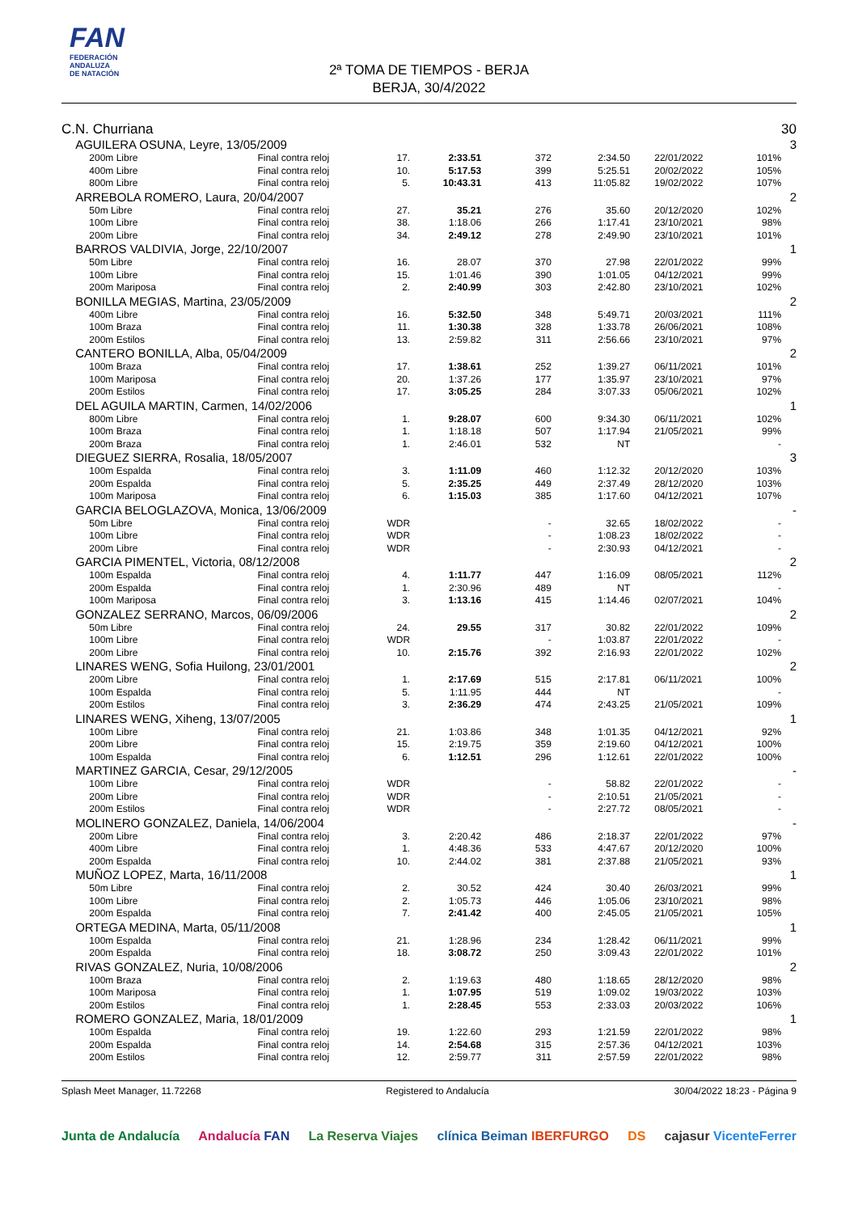FAN
FEDERACIÓN
ANDALUZA
DE NATACIÓN
2ª TOMA DE TIEMPOS - BERJA
BERJA, 30/4/2022
| C.N. Churriana | | | | | | | | | | 30 |
| | AGUILERA OSUNA, Leyre, 13/05/2009 | | | | | | | | | 3 |
| | | 200m Libre | Final contra reloj | 17. | 2:33.51 | 372 | 2:34.50 | 22/01/2022 | 101% | |
| | | 400m Libre | Final contra reloj | 10. | 5:17.53 | 399 | 5:25.51 | 20/02/2022 | 105% | |
| | | 800m Libre | Final contra reloj | 5. | 10:43.31 | 413 | 11:05.82 | 19/02/2022 | 107% | |
| | ARREBOLA ROMERO, Laura, 20/04/2007 | | | | | | | | | 2 |
| | | 50m Libre | Final contra reloj | 27. | 35.21 | 276 | 35.60 | 20/12/2020 | 102% | |
| | | 100m Libre | Final contra reloj | 38. | 1:18.06 | 266 | 1:17.41 | 23/10/2021 | 98% | |
| | | 200m Libre | Final contra reloj | 34. | 2:49.12 | 278 | 2:49.90 | 23/10/2021 | 101% | |
| | BARROS VALDIVIA, Jorge, 22/10/2007 | | | | | | | | | 1 |
| | | 50m Libre | Final contra reloj | 16. | 28.07 | 370 | 27.98 | 22/01/2022 | 99% | |
| | | 100m Libre | Final contra reloj | 15. | 1:01.46 | 390 | 1:01.05 | 04/12/2021 | 99% | |
| | | 200m Mariposa | Final contra reloj | 2. | 2:40.99 | 303 | 2:42.80 | 23/10/2021 | 102% | |
| | BONILLA MEGIAS, Martina, 23/05/2009 | | | | | | | | | 2 |
| | | 400m Libre | Final contra reloj | 16. | 5:32.50 | 348 | 5:49.71 | 20/03/2021 | 111% | |
| | | 100m Braza | Final contra reloj | 11. | 1:30.38 | 328 | 1:33.78 | 26/06/2021 | 108% | |
| | | 200m Estilos | Final contra reloj | 13. | 2:59.82 | 311 | 2:56.66 | 23/10/2021 | 97% | |
| | CANTERO BONILLA, Alba, 05/04/2009 | | | | | | | | | 2 |
| | | 100m Braza | Final contra reloj | 17. | 1:38.61 | 252 | 1:39.27 | 06/11/2021 | 101% | |
| | | 100m Mariposa | Final contra reloj | 20. | 1:37.26 | 177 | 1:35.97 | 23/10/2021 | 97% | |
| | | 200m Estilos | Final contra reloj | 17. | 3:05.25 | 284 | 3:07.33 | 05/06/2021 | 102% | |
| | DEL AGUILA MARTIN, Carmen, 14/02/2006 | | | | | | | | | 1 |
| | | 800m Libre | Final contra reloj | 1. | 9:28.07 | 600 | 9:34.30 | 06/11/2021 | 102% | |
| | | 100m Braza | Final contra reloj | 1. | 1:18.18 | 507 | 1:17.94 | 21/05/2021 | 99% | |
| | | 200m Braza | Final contra reloj | 1. | 2:46.01 | 532 | NT | | - | |
| | DIEGUEZ SIERRA, Rosalia, 18/05/2007 | | | | | | | | | 3 |
| | | 100m Espalda | Final contra reloj | 3. | 1:11.09 | 460 | 1:12.32 | 20/12/2020 | 103% | |
| | | 200m Espalda | Final contra reloj | 5. | 2:35.25 | 449 | 2:37.49 | 28/12/2020 | 103% | |
| | | 100m Mariposa | Final contra reloj | 6. | 1:15.03 | 385 | 1:17.60 | 04/12/2021 | 107% | |
| | GARCIA BELOGLAZOVA, Monica, 13/06/2009 | | | | | | | | | - |
| | | 50m Libre | Final contra reloj | WDR | | - | 32.65 | 18/02/2022 | - | |
| | | 100m Libre | Final contra reloj | WDR | | - | 1:08.23 | 18/02/2022 | - | |
| | | 200m Libre | Final contra reloj | WDR | | - | 2:30.93 | 04/12/2021 | - | |
| | GARCIA PIMENTEL, Victoria, 08/12/2008 | | | | | | | | | 2 |
| | | 100m Espalda | Final contra reloj | 4. | 1:11.77 | 447 | 1:16.09 | 08/05/2021 | 112% | |
| | | 200m Espalda | Final contra reloj | 1. | 2:30.96 | 489 | NT | | - | |
| | | 100m Mariposa | Final contra reloj | 3. | 1:13.16 | 415 | 1:14.46 | 02/07/2021 | 104% | |
| | GONZALEZ SERRANO, Marcos, 06/09/2006 | | | | | | | | | 2 |
| | | 50m Libre | Final contra reloj | 24. | 29.55 | 317 | 30.82 | 22/01/2022 | 109% | |
| | | 100m Libre | Final contra reloj | WDR | | - | 1:03.87 | 22/01/2022 | - | |
| | | 200m Libre | Final contra reloj | 10. | 2:15.76 | 392 | 2:16.93 | 22/01/2022 | 102% | |
| | LINARES WENG, Sofia Huilong, 23/01/2001 | | | | | | | | | 2 |
| | | 200m Libre | Final contra reloj | 1. | 2:17.69 | 515 | 2:17.81 | 06/11/2021 | 100% | |
| | | 100m Espalda | Final contra reloj | 5. | 1:11.95 | 444 | NT | | - | |
| | | 200m Estilos | Final contra reloj | 3. | 2:36.29 | 474 | 2:43.25 | 21/05/2021 | 109% | |
| | LINARES WENG, Xiheng, 13/07/2005 | | | | | | | | | 1 |
| | | 100m Libre | Final contra reloj | 21. | 1:03.86 | 348 | 1:01.35 | 04/12/2021 | 92% | |
| | | 200m Libre | Final contra reloj | 15. | 2:19.75 | 359 | 2:19.60 | 04/12/2021 | 100% | |
| | | 100m Espalda | Final contra reloj | 6. | 1:12.51 | 296 | 1:12.61 | 22/01/2022 | 100% | |
| | MARTINEZ GARCIA, Cesar, 29/12/2005 | | | | | | | | | - |
| | | 100m Libre | Final contra reloj | WDR | | - | 58.82 | 22/01/2022 | - | |
| | | 200m Libre | Final contra reloj | WDR | | - | 2:10.51 | 21/05/2021 | - | |
| | | 200m Estilos | Final contra reloj | WDR | | - | 2:27.72 | 08/05/2021 | - | |
| | MOLINERO GONZALEZ, Daniela, 14/06/2004 | | | | | | | | | - |
| | | 200m Libre | Final contra reloj | 3. | 2:20.42 | 486 | 2:18.37 | 22/01/2022 | 97% | |
| | | 400m Libre | Final contra reloj | 1. | 4:48.36 | 533 | 4:47.67 | 20/12/2020 | 100% | |
| | | 200m Espalda | Final contra reloj | 10. | 2:44.02 | 381 | 2:37.88 | 21/05/2021 | 93% | |
| | MUÑOZ LOPEZ, Marta, 16/11/2008 | | | | | | | | | 1 |
| | | 50m Libre | Final contra reloj | 2. | 30.52 | 424 | 30.40 | 26/03/2021 | 99% | |
| | | 100m Libre | Final contra reloj | 2. | 1:05.73 | 446 | 1:05.06 | 23/10/2021 | 98% | |
| | | 200m Espalda | Final contra reloj | 7. | 2:41.42 | 400 | 2:45.05 | 21/05/2021 | 105% | |
| | ORTEGA MEDINA, Marta, 05/11/2008 | | | | | | | | | 1 |
| | | 100m Espalda | Final contra reloj | 21. | 1:28.96 | 234 | 1:28.42 | 06/11/2021 | 99% | |
| | | 200m Espalda | Final contra reloj | 18. | 3:08.72 | 250 | 3:09.43 | 22/01/2022 | 101% | |
| | RIVAS GONZALEZ, Nuria, 10/08/2006 | | | | | | | | | 2 |
| | | 100m Braza | Final contra reloj | 2. | 1:19.63 | 480 | 1:18.65 | 28/12/2020 | 98% | |
| | | 100m Mariposa | Final contra reloj | 1. | 1:07.95 | 519 | 1:09.02 | 19/03/2022 | 103% | |
| | | 200m Estilos | Final contra reloj | 1. | 2:28.45 | 553 | 2:33.03 | 20/03/2022 | 106% | |
| | ROMERO GONZALEZ, Maria, 18/01/2009 | | | | | | | | | 1 |
| | | 100m Espalda | Final contra reloj | 19. | 1:22.60 | 293 | 1:21.59 | 22/01/2022 | 98% | |
| | | 200m Espalda | Final contra reloj | 14. | 2:54.68 | 315 | 2:57.36 | 04/12/2021 | 103% | |
| | | 200m Estilos | Final contra reloj | 12. | 2:59.77 | 311 | 2:57.59 | 22/01/2022 | 98% | |
Splash Meet Manager, 11.72268 Registered to Andalucía 30/04/2022 18:23 - Página 9
Junta de Andalucía Andalucía FAN La Reserva Viajes clínica Beiman IBERFURGO DS cajasur VicenteFerrer